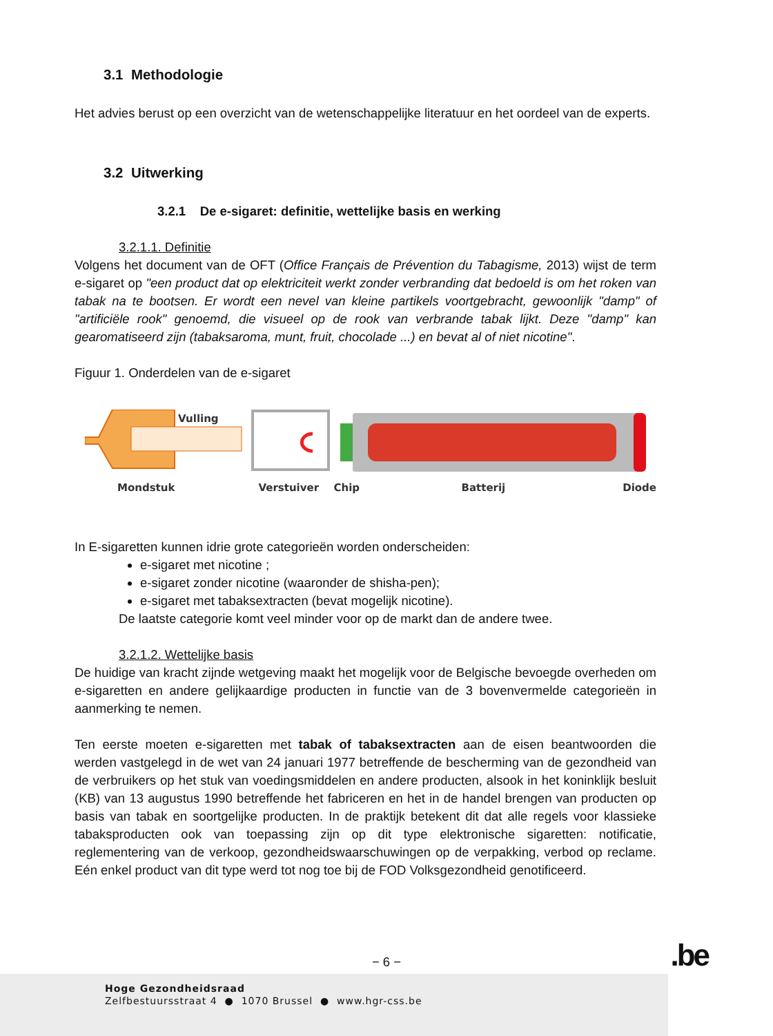3.1 Methodologie
Het advies berust op een overzicht van de wetenschappelijke literatuur en het oordeel van de experts.
3.2 Uitwerking
3.2.1 De e-sigaret: definitie, wettelijke basis en werking
3.2.1.1. Definitie
Volgens het document van de OFT (Office Français de Prévention du Tabagisme, 2013) wijst de term e-sigaret op "een product dat op elektriciteit werkt zonder verbranding dat bedoeld is om het roken van tabak na te bootsen. Er wordt een nevel van kleine partikels voortgebracht, gewoonlijk "damp" of "artificiële rook" genoemd, die visueel op de rook van verbrande tabak lijkt. Deze "damp" kan gearomatiseerd zijn (tabaksaroma, munt, fruit, chocolade ...) en bevat al of niet nicotine".
Figuur 1. Onderdelen van de e-sigaret
Vulling
Mondstuk Verstuiver Chip Batterij Diode
In E-sigaretten kunnen idrie grote categorieën worden onderscheiden:
e-sigaret met nicotine ;
e-sigaret zonder nicotine (waaronder de shisha-pen);
e-sigaret met tabaksextracten (bevat mogelijk nicotine).
De laatste categorie komt veel minder voor op de markt dan de andere twee.
3.2.1.2. Wettelijke basis
De huidige van kracht zijnde wetgeving maakt het mogelijk voor de Belgische bevoegde overheden om e-sigaretten en andere gelijkaardige producten in functie van de 3 bovenvermelde categorieën in aanmerking te nemen.
Ten eerste moeten e-sigaretten met tabak of tabaksextracten aan de eisen beantwoorden die werden vastgelegd in de wet van 24 januari 1977 betreffende de bescherming van de gezondheid van de verbruikers op het stuk van voedingsmiddelen en andere producten, alsook in het koninklijk besluit (KB) van 13 augustus 1990 betreffende het fabriceren en het in de handel brengen van producten op basis van tabak en soortgelijke producten. In de praktijk betekent dit dat alle regels voor klassieke tabaksproducten ook van toepassing zijn op dit type elektronische sigaretten: notificatie, reglementering van de verkoop, gezondheidswaarschuwingen op de verpakking, verbod op reclame. Eén enkel product van dit type werd tot nog toe bij de FOD Volksgezondheid genotificeerd.
− 6 − .be
Hoge Gezondheidsraad
Zelfbestuursstraat 4 ● 1070 Brussel ● www.hgr-css.be